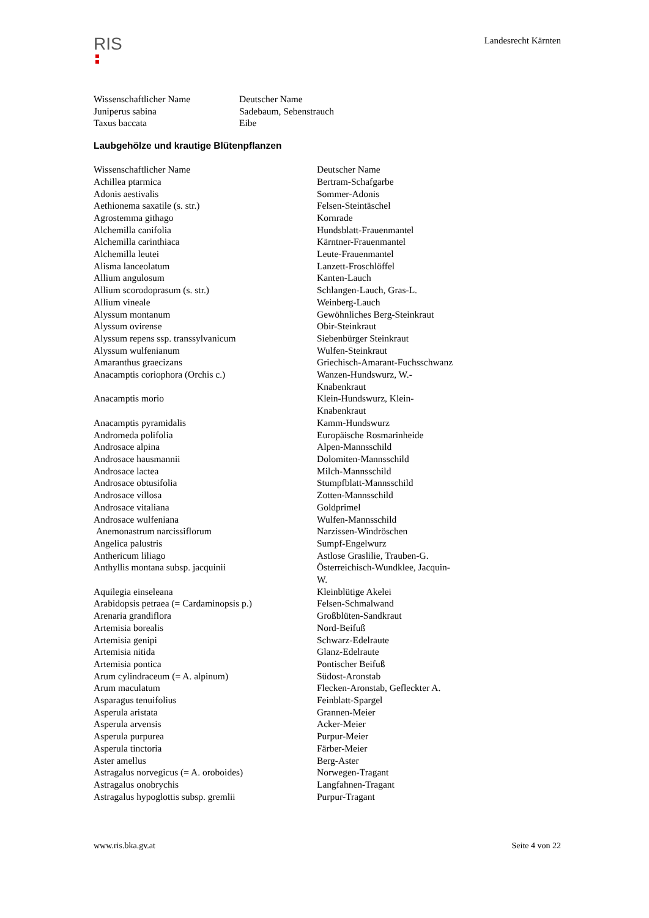RIS
Landesrecht Kärnten
| Wissenschaftlicher Name | Deutscher Name |
| --- | --- |
| Juniperus sabina | Sadebaum, Sebenstrauch |
| Taxus baccata | Eibe |
Laubgehölze und krautige Blütenpflanzen
| Wissenschaftlicher Name | Deutscher Name |
| --- | --- |
| Achillea ptarmica | Bertram-Schafgarbe |
| Adonis aestivalis | Sommer-Adonis |
| Aethionema saxatile (s. str.) | Felsen-Steintäschel |
| Agrostemma githago | Kornrade |
| Alchemilla canifolia | Hundsblatt-Frauenmantel |
| Alchemilla carinthiaca | Kärntner-Frauenmantel |
| Alchemilla leutei | Leute-Frauenmantel |
| Alisma lanceolatum | Lanzett-Froschlöffel |
| Allium angulosum | Kanten-Lauch |
| Allium scorodoprasum (s. str.) | Schlangen-Lauch, Gras-L. |
| Allium vineale | Weinberg-Lauch |
| Alyssum montanum | Gewöhnliches Berg-Steinkraut |
| Alyssum ovirense | Obir-Steinkraut |
| Alyssum repens ssp. transsylvanicum | Siebenbürger Steinkraut |
| Alyssum wulfenianum | Wulfen-Steinkraut |
| Amaranthus graecizans | Griechisch-Amarant-Fuchsschwanz |
| Anacamptis coriophora (Orchis c.) | Wanzen-Hundswurz, W.-Knabenkraut |
| Anacamptis morio | Klein-Hundswurz, Klein-Knabenkraut |
| Anacamptis pyramidalis | Kamm-Hundswurz |
| Andromeda polifolia | Europäische Rosmarinheide |
| Androsace alpina | Alpen-Mannsschild |
| Androsace hausmannii | Dolomiten-Mannsschild |
| Androsace lactea | Milch-Mannsschild |
| Androsace obtusifolia | Stumpfblatt-Mannsschild |
| Androsace villosa | Zotten-Mannsschild |
| Androsace vitaliana | Goldprimel |
| Androsace wulfeniana | Wulfen-Mannsschild |
| Anemonastrum narcissiflorum | Narzissen-Windröschen |
| Angelica palustris | Sumpf-Engelwurz |
| Anthericum liliago | Astlose Graslilie, Trauben-G. |
| Anthyllis montana subsp. jacquinii | Österreichisch-Wundklee, Jacquin-W. |
| Aquilegia einseleana | Kleinblütige Akelei |
| Arabidopsis petraea (= Cardaminopsis p.) | Felsen-Schmalwand |
| Arenaria grandiflora | Großblüten-Sandkraut |
| Artemisia borealis | Nord-Beifuß |
| Artemisia genipi | Schwarz-Edelraute |
| Artemisia nitida | Glanz-Edelraute |
| Artemisia pontica | Pontischer Beifuß |
| Arum cylindraceum (= A. alpinum) | Südost-Aronstab |
| Arum maculatum | Flecken-Aronstab, Gefleckter A. |
| Asparagus tenuifolius | Feinblatt-Spargel |
| Asperula aristata | Grannen-Meier |
| Asperula arvensis | Acker-Meier |
| Asperula purpurea | Purpur-Meier |
| Asperula tinctoria | Färber-Meier |
| Aster amellus | Berg-Aster |
| Astragalus norvegicus (= A. oroboides) | Norwegen-Tragant |
| Astragalus onobrychis | Langfahnen-Tragant |
| Astragalus hypoglottis subsp. gremlii | Purpur-Tragant |
www.ris.bka.gv.at Seite 4 von 22